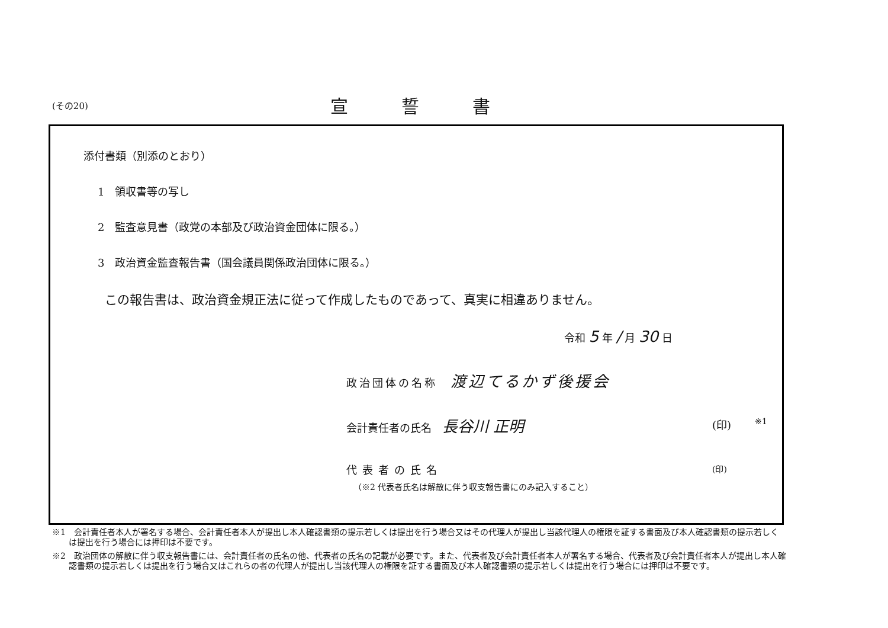(その20) 宣誓書
添付書類（別添のとおり）
1　領収書等の写し
2　監査意見書（政党の本部及び政治資金団体に限る。）
3　政治資金監査報告書（国会議員関係政治団体に限る。）
この報告書は、政治資金規正法に従って作成したものであって、真実に相違ありません。
令和 5 年 / 月 30 日
政治団体の名称　渡辺てるかず後援会
会計責任者の氏名　長谷川 正明 (印) ※1
代表者の氏名 (印)
（※2 代表者氏名は解散に伴う収支報告書にのみ記入すること）
※1　会計責任者本人が署名する場合、会計責任者本人が提出し本人確認書類の提示若しくは提出を行う場合又はその代理人が提出し当該代理人の権限を証する書面及び本人確認書類の提示若しくは提出を行う場合には押印は不要です。
※2　政治団体の解散に伴う収支報告書には、会計責任者の氏名の他、代表者の氏名の記載が必要です。また、代表者及び会計責任者本人が署名する場合、代表者及び会計責任者本人が提出し本人確認書類の提示若しくは提出を行う場合又はこれらの者の代理人が提出し当該代理人の権限を証する書面及び本人確認書類の提示若しくは提出を行う場合には押印は不要です。